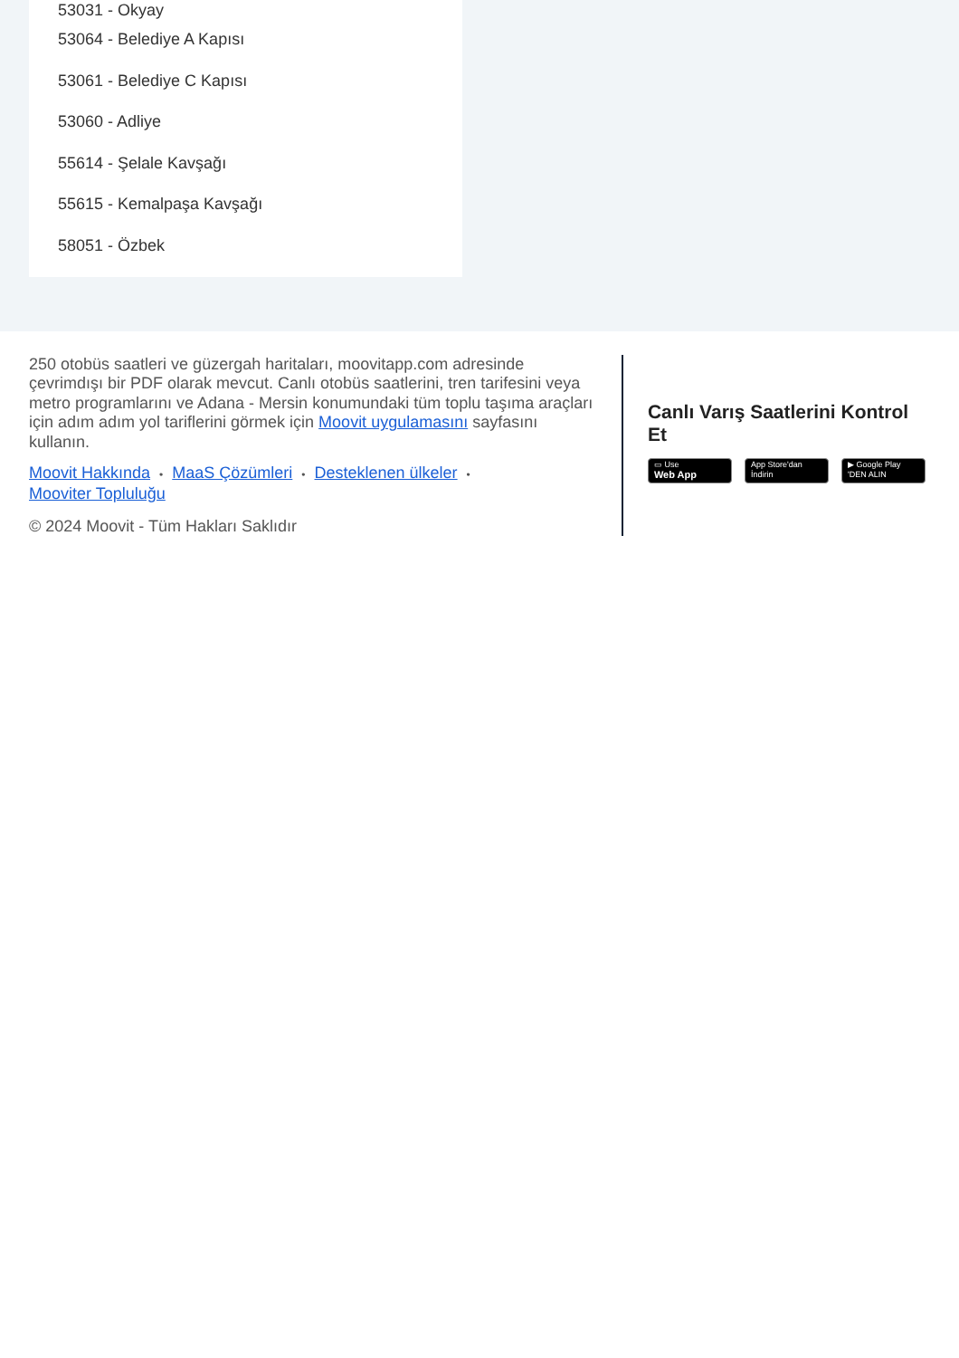53031 - Okyay
53064 - Belediye A Kapısı
53061 - Belediye C Kapısı
53060 - Adliye
55614 - Şelale Kavşağı
55615 - Kemalpaşa Kavşağı
58051 - Özbek
250 otobüs saatleri ve güzergah haritaları, moovitapp.com adresinde çevrimdışı bir PDF olarak mevcut. Canlı otobüs saatlerini, tren tarifesini veya metro programlarını ve Adana - Mersin konumundaki tüm toplu taşıma araçları için adım adım yol tariflerini görmek için Moovit uygulamasını sayfasını kullanın.
Moovit Hakkında • MaaS Çözümleri • Desteklenen ülkeler •
Mooviter Topluluğu
© 2024 Moovit - Tüm Hakları Saklıdır
Canlı Varış Saatlerini Kontrol Et
▭ Use
Web App
App Store'dan
İndirin
▶ Google Play
'DEN ALIN